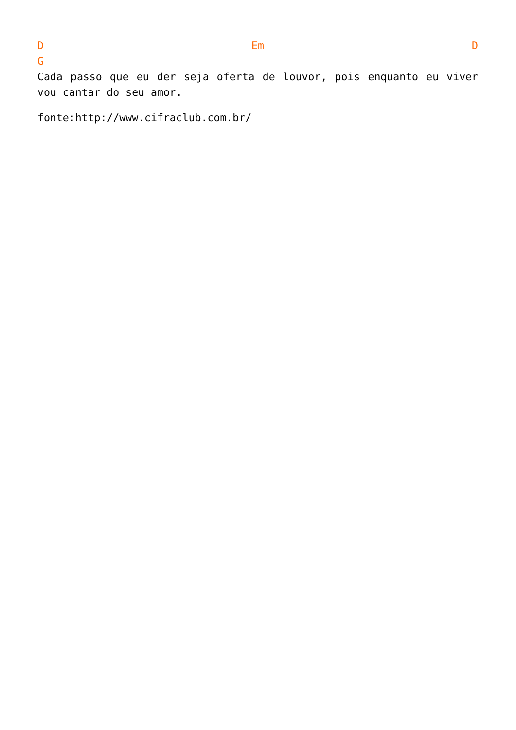D Em D
G
Cada passo que eu der seja oferta de louvor, pois enquanto eu viver vou cantar do seu amor.
fonte:http://www.cifraclub.com.br/